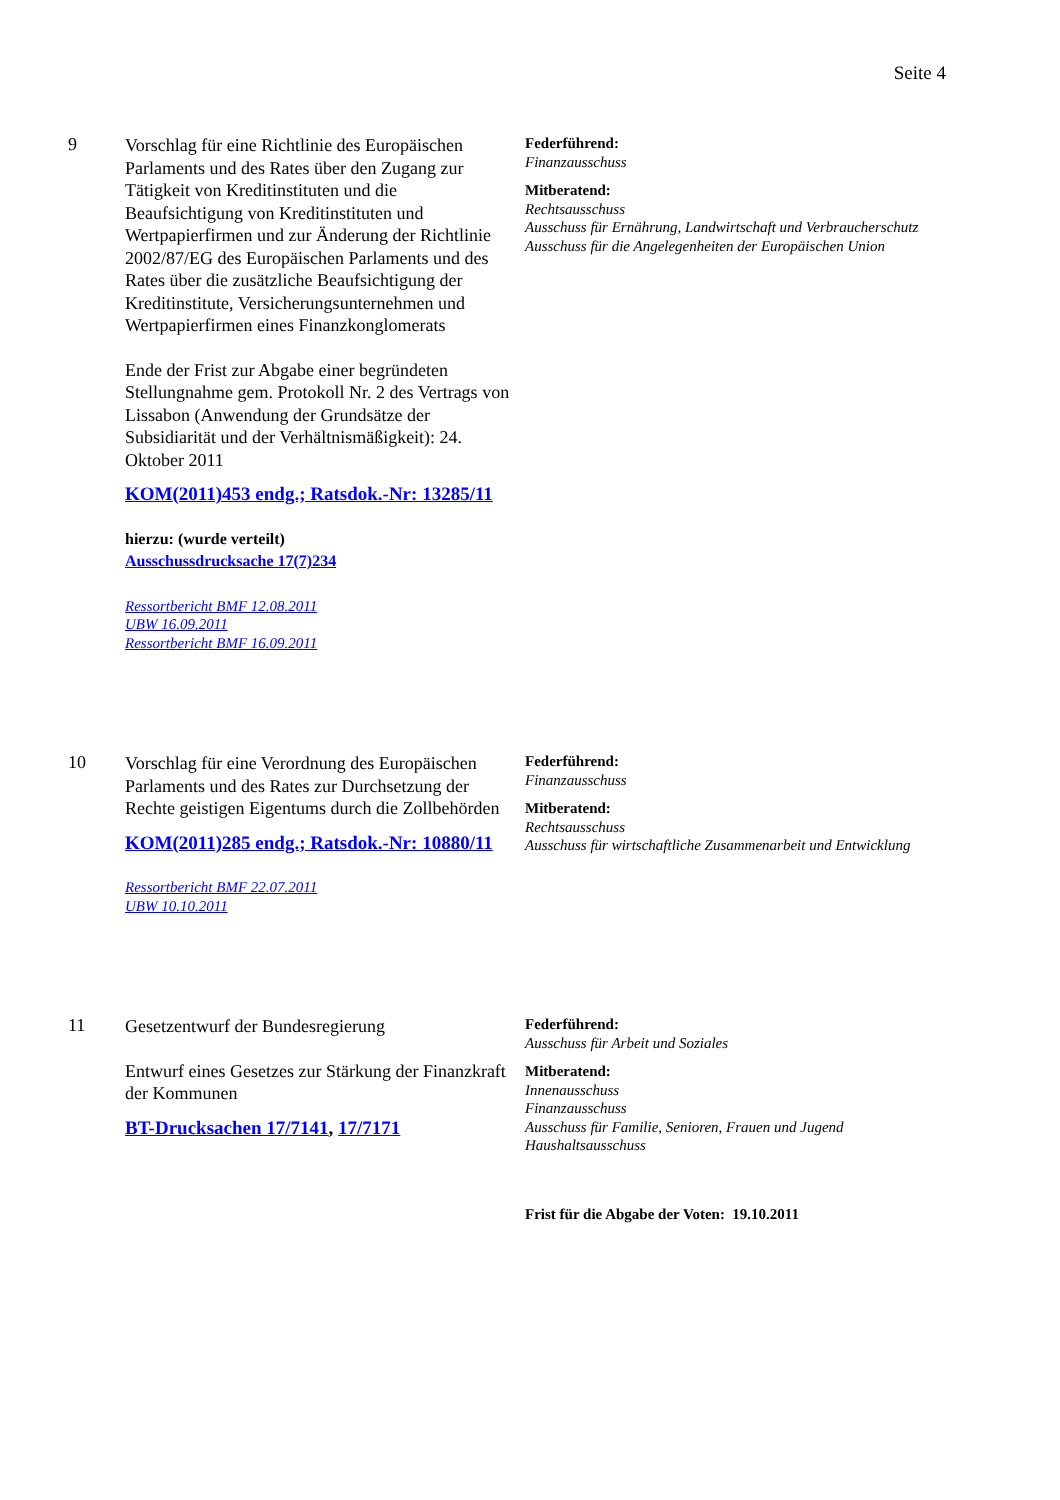Seite 4
9
Vorschlag für eine Richtlinie des Europäischen Parlaments und des Rates über den Zugang zur Tätigkeit von Kreditinstituten und die Beaufsichtigung von Kreditinstituten und Wertpapierfirmen und zur Änderung der Richtlinie 2002/87/EG des Europäischen Parlaments und des Rates über die zusätzliche Beaufsichtigung der Kreditinstitute, Versicherungsunternehmen und Wertpapierfirmen eines Finanzkonglomerats
Ende der Frist zur Abgabe einer begründeten Stellungnahme gem. Protokoll Nr. 2 des Vertrags von Lissabon (Anwendung der Grundsätze der Subsidiarität und der Verhältnismäßigkeit): 24. Oktober 2011
KOM(2011)453 endg.; Ratsdok.-Nr: 13285/11
hierzu: (wurde verteilt)
Ausschussdrucksache 17(7)234
Ressortbericht BMF 12.08.2011
UBW 16.09.2011
Ressortbericht BMF 16.09.2011
Federführend:
Finanzausschuss
Mitberatend:
Rechtsausschuss
Ausschuss für Ernährung, Landwirtschaft und Verbraucherschutz
Ausschuss für die Angelegenheiten der Europäischen Union
10
Vorschlag für eine Verordnung des Europäischen Parlaments und des Rates zur Durchsetzung der Rechte geistigen Eigentums durch die Zollbehörden
KOM(2011)285 endg.; Ratsdok.-Nr: 10880/11
Ressortbericht BMF 22.07.2011
UBW 10.10.2011
Federführend:
Finanzausschuss
Mitberatend:
Rechtsausschuss
Ausschuss für wirtschaftliche Zusammenarbeit und Entwicklung
11
Gesetzentwurf der Bundesregierung
Entwurf eines Gesetzes zur Stärkung der Finanzkraft der Kommunen
BT-Drucksachen 17/7141, 17/7171
Federführend:
Ausschuss für Arbeit und Soziales
Mitberatend:
Innenausschuss
Finanzausschuss
Ausschuss für Familie, Senioren, Frauen und Jugend
Haushaltsausschuss
Frist für die Abgabe der Voten: 19.10.2011